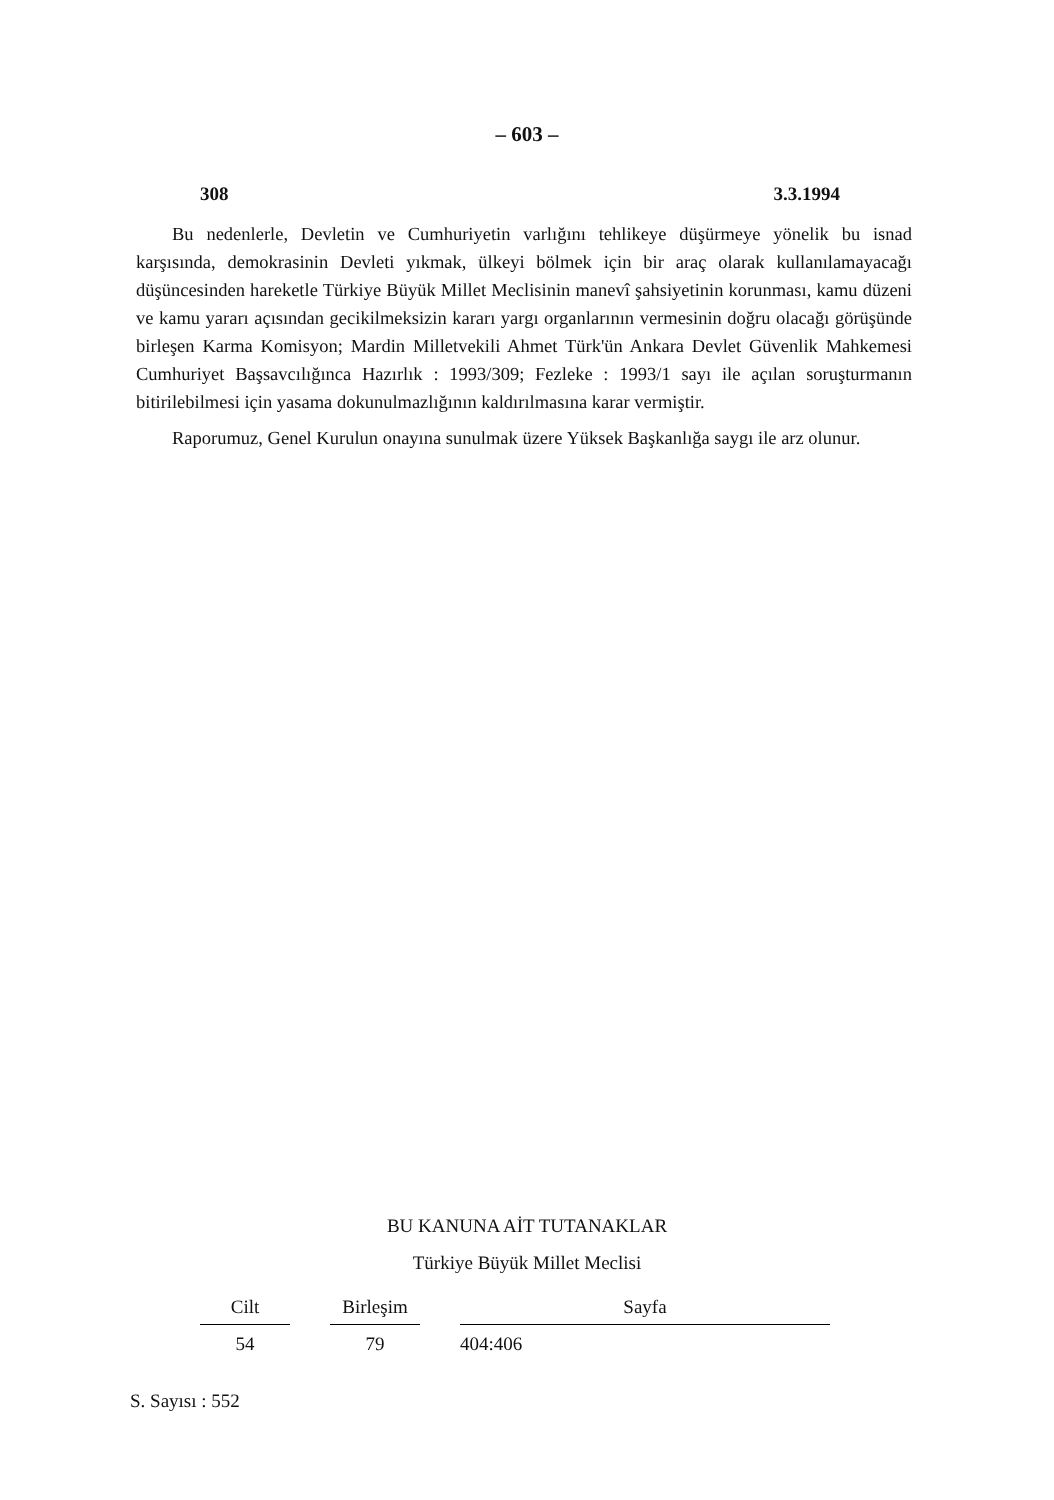– 603 –
308 3.3.1994
Bu nedenlerle, Devletin ve Cumhuriyetin varlığını tehlikeye düşürmeye yönelik bu isnad karşısında, demokrasinin Devleti yıkmak, ülkeyi bölmek için bir araç olarak kullanılamayacağı düşüncesinden hareketle Türkiye Büyük Millet Meclisinin manevî şahsiyetinin korunması, kamu düzeni ve kamu yararı açısından gecikilmeksizin kararı yargı organlarının vermesinin doğru olacağı görüşünde birleşen Karma Komisyon; Mardin Milletvekili Ahmet Türk'ün Ankara Devlet Güvenlik Mahkemesi Cumhuriyet Başsavcılığınca Hazırlık : 1993/309; Fezleke : 1993/1 sayı ile açılan soruşturmanın bitirilebilmesi için yasama dokunulmazlığının kaldırılmasına karar vermiştir.
Raporumuz, Genel Kurulun onayına sunulmak üzere Yüksek Başkanlığa saygı ile arz olunur.
BU KANUNA AİT TUTANAKLAR
Türkiye Büyük Millet Meclisi
| Cilt | Birleşim | Sayfa |
| --- | --- | --- |
| 54 | 79 | 404:406 |
S. Sayısı : 552